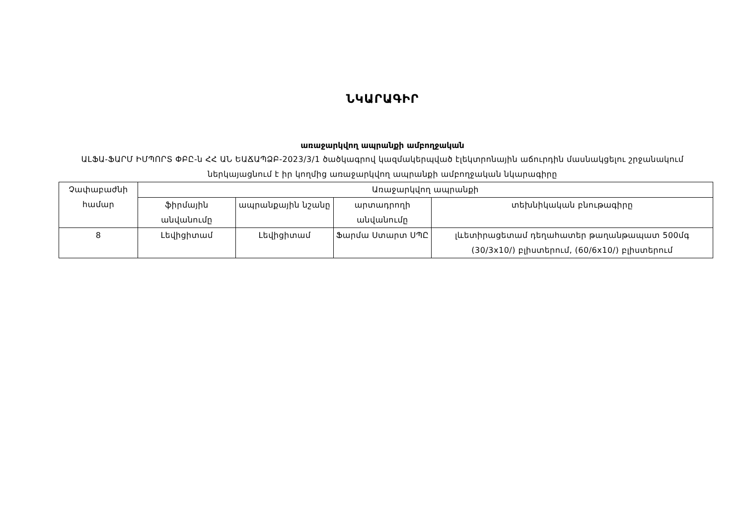ՆԿԱՐԱԳԻՐ
առաջարկվող ապրանքի ամբողջական
ԱԼՖԱ-ՖԱՐՄ ԻՄՊՈՐՏ ՓԲԸ-ն ՀՀ ԱՆ ԵԱՃԱՊՁԲ-2023/3/1 ծածկագրով կազմակերպված էլեկտրոնային աճուրդին մասնակցելու շրջանակում ներկայացնում է իր կողմից առաջարկվող ապրանքի ամբողջական նկարագիրը
| Չափաբաժնի համար | Առաջարկվող ապրանքի | | | |
| --- | --- | --- | --- | --- |
| | ֆիրմային անվանումը | ապրանքային նշանը | արտադրողի անվանումը | տեխնիկական բնութագիրը |
| 8 | Լեվիցիտամ | Լեվիցիտամ | Ֆարմա Ստարտ ՍՊԸ | լևետիրացետամ դեղահատեր թաղանթապատ 500մգ (30/3x10/) բլիստերում, (60/6x10/) բլիստերում |